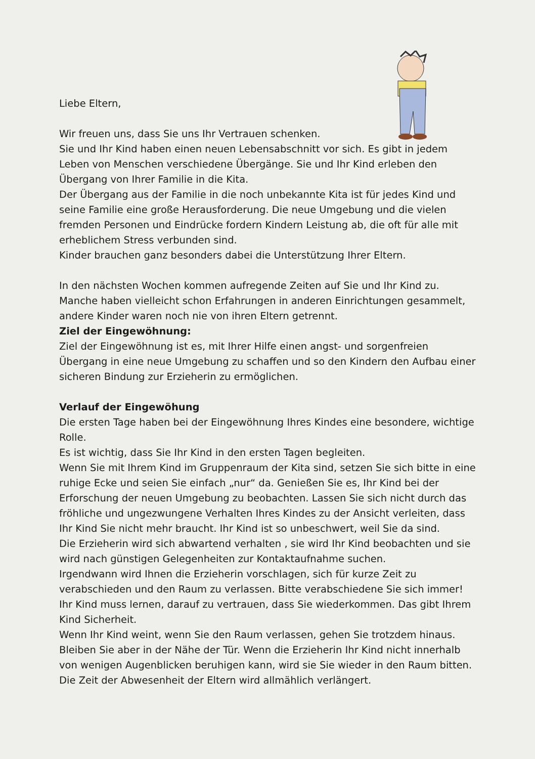Liebe Eltern,
Wir freuen uns, dass Sie uns Ihr Vertrauen schenken.
Sie und Ihr Kind haben einen neuen Lebensabschnitt vor sich. Es gibt in jedem Leben von Menschen verschiedene Übergänge. Sie und Ihr Kind erleben den Übergang von Ihrer Familie in die Kita.
Der Übergang aus der Familie in die noch unbekannte Kita ist für jedes Kind und seine Familie eine große Herausforderung. Die neue Umgebung und die vielen fremden Personen und Eindrücke fordern Kindern Leistung ab, die oft für alle mit erheblichem Stress verbunden sind.
Kinder brauchen ganz besonders dabei die Unterstützung Ihrer Eltern.
In den nächsten Wochen kommen aufregende Zeiten auf Sie und Ihr Kind zu. Manche haben vielleicht schon Erfahrungen in anderen Einrichtungen gesammelt, andere Kinder waren noch nie von ihren Eltern getrennt.
Ziel der Eingewöhnung:
Ziel der Eingewöhnung ist es, mit Ihrer Hilfe einen angst- und sorgenfreien Übergang in eine neue Umgebung zu schaffen und so den Kindern den Aufbau einer sicheren Bindung zur Erzieherin zu ermöglichen.
Verlauf der Eingewöhung
Die ersten Tage haben bei der Eingewöhnung Ihres Kindes eine besondere, wichtige Rolle.
Es ist wichtig, dass Sie Ihr Kind in den ersten Tagen begleiten.
Wenn Sie mit Ihrem Kind im Gruppenraum der Kita sind, setzen Sie sich bitte in eine ruhige Ecke und seien Sie einfach „nur“ da. Genießen Sie es, Ihr Kind bei der Erforschung der neuen Umgebung zu beobachten. Lassen Sie sich nicht durch das fröhliche und ungezwungene Verhalten Ihres Kindes zu der Ansicht verleiten, dass Ihr Kind Sie nicht mehr braucht. Ihr Kind ist so unbeschwert, weil Sie da sind.
Die Erzieherin wird sich abwartend verhalten , sie wird Ihr Kind beobachten und sie wird nach günstigen Gelegenheiten zur Kontaktaufnahme suchen.
Irgendwann wird Ihnen die Erzieherin vorschlagen, sich für kurze Zeit zu verabschieden und den Raum zu verlassen. Bitte verabschiedene Sie sich immer! Ihr Kind muss lernen, darauf zu vertrauen, dass Sie wiederkommen. Das gibt Ihrem Kind Sicherheit.
Wenn Ihr Kind weint, wenn Sie den Raum verlassen, gehen Sie trotzdem hinaus. Bleiben Sie aber in der Nähe der Tür. Wenn die Erzieherin Ihr Kind nicht innerhalb von wenigen Augenblicken beruhigen kann, wird sie Sie wieder in den Raum bitten. Die Zeit der Abwesenheit der Eltern wird allmählich verlängert.